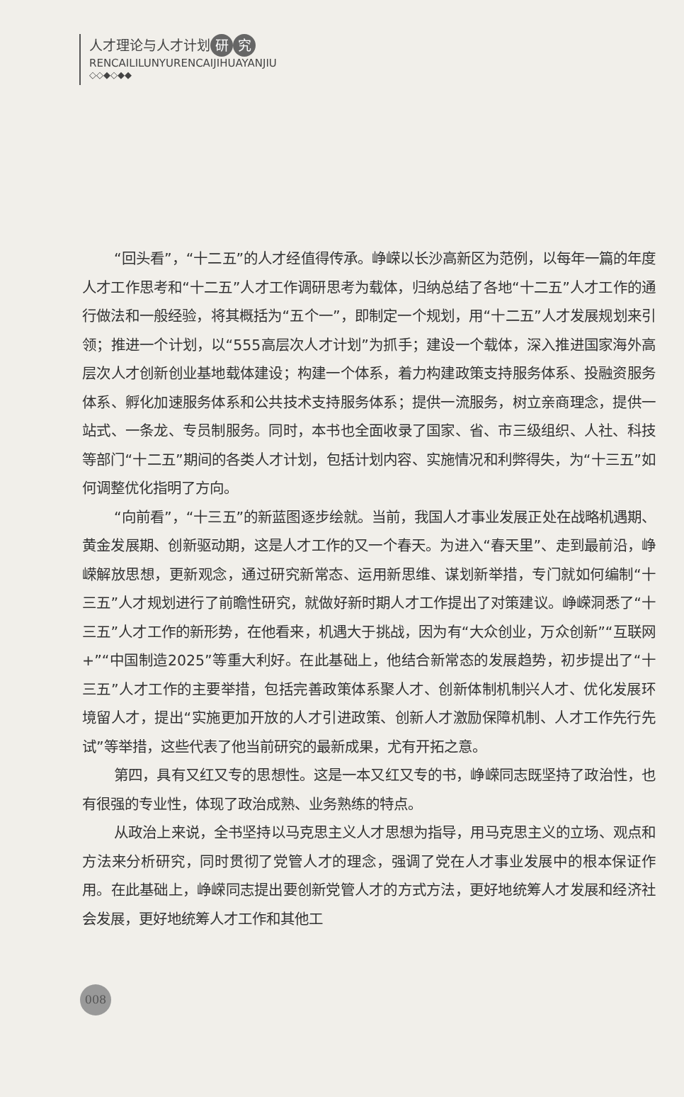人才理论与人才计划 研 究
RENCAILILUNYURENCAIJIHUAYANJIU
◇◇◆◇◆◆
“回头看”，“十二五”的人才经值得传承。峥嵘以长沙高新区为范例，以每年一篇的年度人才工作思考和“十二五”人才工作调研思考为载体，归纳总结了各地“十二五”人才工作的通行做法和一般经验，将其概括为“五个一”，即制定一个规划，用“十二五”人才发展规划来引领；推进一个计划，以“555高层次人才计划”为抓手；建设一个载体，深入推进国家海外高层次人才创新创业基地载体建设；构建一个体系，着力构建政策支持服务体系、投融资服务体系、孵化加速服务体系和公共技术支持服务体系；提供一流服务，树立亲商理念，提供一站式、一条龙、专员制服务。同时，本书也全面收录了国家、省、市三级组织、人社、科技等部门“十二五”期间的各类人才计划，包括计划内容、实施情况和利弊得失，为“十三五”如何调整优化指明了方向。
“向前看”，“十三五”的新蓝图逐步绘就。当前，我国人才事业发展正处在战略机遇期、黄金发展期、创新驱动期，这是人才工作的又一个春天。为进入“春天里”、走到最前沿，峥嵘解放思想，更新观念，通过研究新常态、运用新思维、谋划新举措，专门就如何编制“十三五”人才规划进行了前瞻性研究，就做好新时期人才工作提出了对策建议。峥嵘洞悉了“十三五”人才工作的新形势，在他看来，机遇大于挑战，因为有“大众创业，万众创新”“互联网+”“中国制造2025”等重大利好。在此基础上，他结合新常态的发展趋势，初步提出了“十三五”人才工作的主要举措，包括完善政策体系聚人才、创新体制机制兴人才、优化发展环境留人才，提出“实施更加开放的人才引进政策、创新人才激励保障机制、人才工作先行先试”等举措，这些代表了他当前研究的最新成果，尤有开拓之意。
第四，具有又红又专的思想性。这是一本又红又专的书，峥嵘同志既坚持了政治性，也有很强的专业性，体现了政治成熟、业务熟练的特点。
从政治上来说，全书坚持以马克思主义人才思想为指导，用马克思主义的立场、观点和方法来分析研究，同时贯彻了党管人才的理念，强调了党在人才事业发展中的根本保证作用。在此基础上，峥嵘同志提出要创新党管人才的方式方法，更好地统筹人才发展和经济社会发展，更好地统筹人才工作和其他工
008